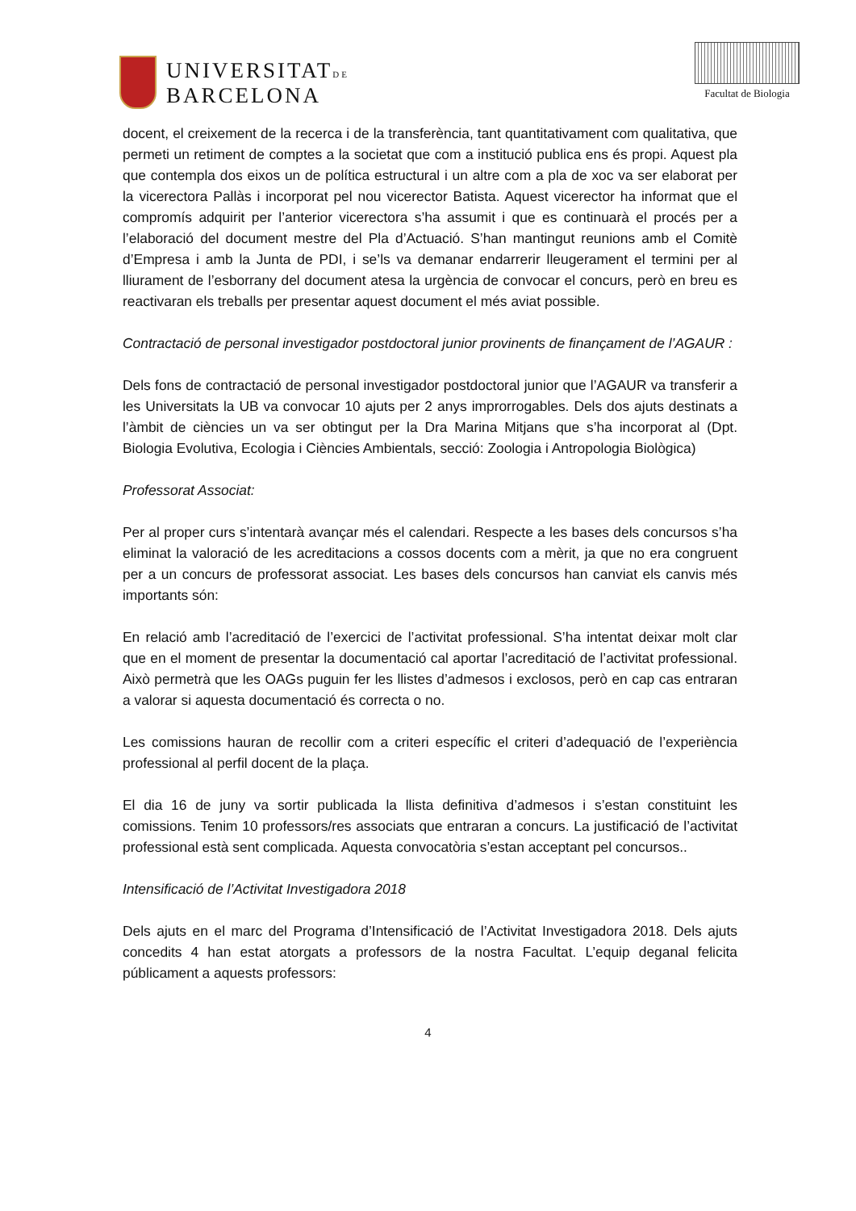UNIVERSITATDE
BARCELONA
Facultat de Biologia
docent, el creixement de la recerca i de la transferència, tant quantitativament com qualitativa, que permeti un retiment de comptes a la societat que com a institució publica ens és propi. Aquest pla que contempla dos eixos un de política estructural i un altre com a pla de xoc va ser elaborat per la vicerectora Pallàs i incorporat pel nou vicerector Batista. Aquest vicerector ha informat que el compromís adquirit per l’anterior vicerectora s’ha assumit i que es continuarà el procés per a l’elaboració del document mestre del Pla d’Actuació. S’han mantingut reunions amb el Comitè d’Empresa i amb la Junta de PDI, i se’ls va demanar endarrerir lleugerament el termini per al lliurament de l’esborrany del document atesa la urgència de convocar el concurs, però en breu es reactivaran els treballs per presentar aquest document el més aviat possible.
Contractació de personal investigador postdoctoral junior provinents de finançament de l’AGAUR :
Dels fons de contractació de personal investigador postdoctoral junior que l’AGAUR va transferir a les Universitats la UB va convocar 10 ajuts per 2 anys improrrogables. Dels dos ajuts destinats a l’àmbit de ciències un va ser obtingut per la Dra Marina Mitjans que s’ha incorporat al (Dpt. Biologia Evolutiva, Ecologia i Ciències Ambientals, secció: Zoologia i Antropologia Biològica)
Professorat Associat:
Per al proper curs s’intentarà avançar més el calendari. Respecte a les bases dels concursos s’ha eliminat la valoració de les acreditacions a cossos docents com a mèrit, ja que no era congruent per a un concurs de professorat associat. Les bases dels concursos han canviat els canvis més importants són:
En relació amb l’acreditació de l’exercici de l’activitat professional. S’ha intentat deixar molt clar que en el moment de presentar la documentació cal aportar l’acreditació de l’activitat professional. Això permetrà que les OAGs puguin fer les llistes d’admesos i exclosos, però en cap cas entraran a valorar si aquesta documentació és correcta o no.
Les comissions hauran de recollir com a criteri específic el criteri d’adequació de l’experiència professional al perfil docent de la plaça.
El dia 16 de juny va sortir publicada la llista definitiva d’admesos i s’estan constituint les comissions. Tenim 10 professors/res associats que entraran a concurs. La justificació de l’activitat professional està sent complicada. Aquesta convocatòria s’estan acceptant pel concursos..
Intensificació de l’Activitat Investigadora 2018
Dels ajuts en el marc del Programa d’Intensificació de l’Activitat Investigadora 2018. Dels ajuts concedits 4 han estat atorgats a professors de la nostra Facultat. L’equip deganal felicita públicament a aquests professors:
4